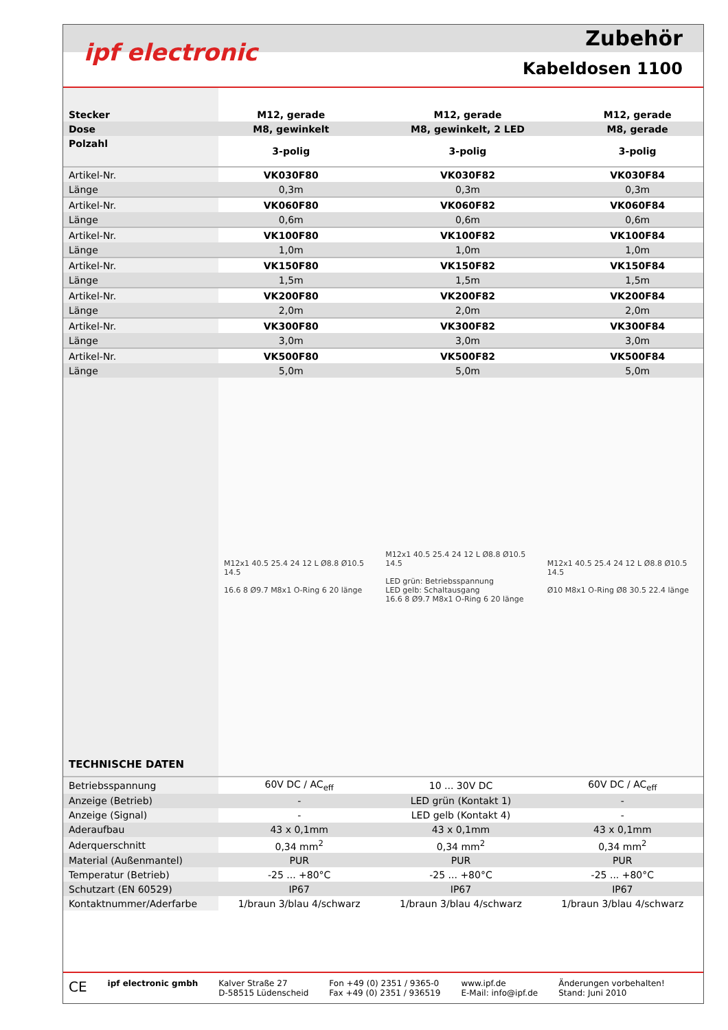ipf electronic
Zubehör
Kabeldosen 1100
| Stecker | M12, gerade | M12, gerade | M12, gerade |
| Dose | M8, gewinkelt | M8, gewinkelt, 2 LED | M8, gerade |
| Polzahl | 3-polig | 3-polig | 3-polig |
| Artikel-Nr. | VK030F80 | VK030F82 | VK030F84 |
| Länge | 0,3m | 0,3m | 0,3m |
| Artikel-Nr. | VK060F80 | VK060F82 | VK060F84 |
| Länge | 0,6m | 0,6m | 0,6m |
| Artikel-Nr. | VK100F80 | VK100F82 | VK100F84 |
| Länge | 1,0m | 1,0m | 1,0m |
| Artikel-Nr. | VK150F80 | VK150F82 | VK150F84 |
| Länge | 1,5m | 1,5m | 1,5m |
| Artikel-Nr. | VK200F80 | VK200F82 | VK200F84 |
| Länge | 2,0m | 2,0m | 2,0m |
| Artikel-Nr. | VK300F80 | VK300F82 | VK300F84 |
| Länge | 3,0m | 3,0m | 3,0m |
| Artikel-Nr. | VK500F80 | VK500F82 | VK500F84 |
| Länge | 5,0m | 5,0m | 5,0m |
TECHNISCHE DATEN
M12x1 40.5 25.4 24 12 L Ø8.8 Ø10.5 14.5
16.6 8 Ø9.7 M8x1 O-Ring 6 20 länge
M12x1 40.5 25.4 24 12 L Ø8.8 Ø10.5 14.5
LED grün: Betriebsspannung
LED gelb: Schaltausgang
16.6 8 Ø9.7 M8x1 O-Ring 6 20 länge
M12x1 40.5 25.4 24 12 L Ø8.8 Ø10.5 14.5
Ø10 M8x1 O-Ring Ø8 30.5 22.4 länge
| Betriebsspannung | 60V DC / AC<sub>eff</sub> | 10 ... 30V DC | 60V DC / AC<sub>eff</sub> |
| Anzeige (Betrieb) | - | LED grün (Kontakt 1) | - |
| Anzeige (Signal) | - | LED gelb (Kontakt 4) | - |
| Aderaufbau | 43 x 0,1mm | 43 x 0,1mm | 43 x 0,1mm |
| Aderquerschnitt | 0,34 mm<sup>2</sup> | 0,34 mm<sup>2</sup> | 0,34 mm<sup>2</sup> |
| Material (Außenmantel) | PUR | PUR | PUR |
| Temperatur (Betrieb) | -25 ... +80°C | -25 ... +80°C | -25 ... +80°C |
| Schutzart (EN 60529) | IP67 | IP67 | IP67 |
| Kontaktnummer/Aderfarbe | 1/braun 3/blau 4/schwarz | 1/braun 3/blau 4/schwarz | 1/braun 3/blau 4/schwarz |
CE ipf electronic gmbh Kalver Straße 27
D-58515 Lüdenscheid Fon +49 (0) 2351 / 9365-0
Fax +49 (0) 2351 / 936519 www.ipf.de
E-Mail: info@ipf.de Änderungen vorbehalten!
Stand: Juni 2010